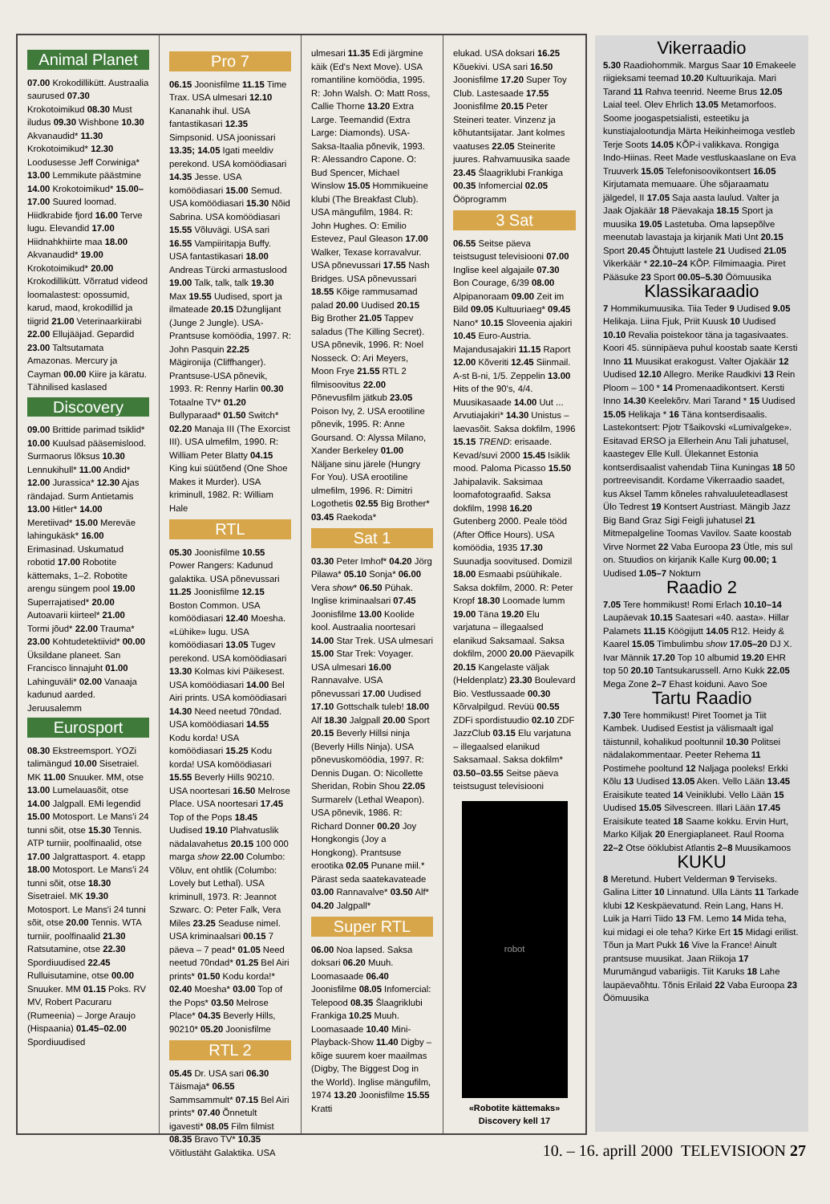Animal Planet
07.00 Krokodillikütt. Austraalia saurused 07.30 Krokotoimikud 08.30 Must iludus 09.30 Wishbone 10.30 Akvanaudid* 11.30 Krokotoimikud* 12.30 Loodusesse Jeff Corwiniga* 13.00 Lemmikute päästmine 14.00 Krokotoimikud* 15.00–17.00 Suured loomad. Hiidkrabide fjord 16.00 Terve lugu. Elevandid 17.00 Hiidnahkhiirte maa 18.00 Akvanaudid* 19.00 Krokotoimikud* 20.00 Krokodillikütt. Võrratud videod loomalastest: opossumid, karud, maod, krokodillid ja tiigrid 21.00 Veterinaarkiirabi 22.00 Ellujääjad. Gepardid 23.00 Taltsutamata Amazonas. Mercury ja Cayman 00.00 Kiire ja käratu. Tähnilised kaslased
Discovery
09.00 Brittide parimad tsiklid* 10.00 Kuulsad pääsemislood. Surmaorus lõksus 10.30 Lennukihull* 11.00 Andid* 12.00 Jurassica* 12.30 Ajas rändajad. Surm Antietamis 13.00 Hitler* 14.00 Meretiivad* 15.00 Mereväe lahingukäsk* 16.00 Erimasinad. Uskumatud robotid 17.00 Robotite kättemaks, 1–2. Robotite arengu süngem pool 19.00 Superrajatised* 20.00 Autoavarii kiirteel* 21.00 Tormi jõud* 22.00 Trauma* 23.00 Kohtudetektiivid* 00.00 Üksildane planeet. San Francisco linnajuht 01.00 Lahinguväli* 02.00 Vanaaja kadunud aarded. Jeruusalemm
Eurosport
08.30 Ekstreemsport. YOZi talimängud 10.00 Sisetraiel. MK 11.00 Snuuker. MM, otse 13.00 Lumelauasõit, otse 14.00 Jalgpall. EMi legendid 15.00 Motosport. Le Mans'i 24 tunni sõit, otse 15.30 Tennis. ATP turniir, poolfinaalid, otse 17.00 Jalgrattasport. 4. etapp 18.00 Motosport. Le Mans'i 24 tunni sõit, otse 18.30 Sisetraiel. MK 19.30 Motosport. Le Mans'i 24 tunni sõit, otse 20.00 Tennis. WTA turniir, poolfinaalid 21.30 Ratsutamine, otse 22.30 Spordiuudised 22.45 Rulluisutamine, otse 00.00 Snuuker. MM 01.15 Poks. RV MV, Robert Pacuraru (Rumeenia) – Jorge Araujo (Hispaania) 01.45–02.00 Spordiuudised
Pro 7
06.15 Joonisfilme 11.15 Time Trax. USA ulmesari 12.10 Kananahk ihul. USA fantastikasari 12.35 Simpsonid. USA joonissari 13.35; 14.05 Igati meeldiv perekond. USA komöödiasari 14.35 Jesse. USA komöödiasari 15.00 Semud. USA komöödiasari 15.30 Nõid Sabrina. USA komöödiasari 15.55 Võluvägi. USA sari 16.55 Vampiiritapja Buffy. USA fantastikasari 18.00 Andreas Türcki armastuslood 19.00 Talk, talk, talk 19.30 Max 19.55 Uudised, sport ja ilmateade 20.15 Džunglijant (Junge 2 Jungle). USA-Prantsuse komöödia, 1997. R: John Pasquin 22.25 Mägironija (Cliffhanger). Prantsuse-USA põnevik, 1993. R: Renny Harlin 00.30 Totaalne TV* 01.20 Bullyparaad* 01.50 Switch* 02.20 Manaja III (The Exorcist III). USA ulmefilm, 1990. R: William Peter Blatty 04.15 King kui süütõend (One Shoe Makes it Murder). USA kriminull, 1982. R: William Hale
RTL
05.30 Joonisfilme 10.55 Power Rangers: Kadunud galaktika. USA põnevussari 11.25 Joonisfilme 12.15 Boston Common. USA komöödiasari 12.40 Moesha. «Lühike» lugu. USA komöödiasari 13.05 Tugev perekond. USA komöödiasari 13.30 Kolmas kivi Päikesest. USA komöödiasari 14.00 Bel Airi prints. USA komöödiasari 14.30 Need neetud 70ndad. USA komöödiasari 14.55 Kodu korda! USA komöödiasari 15.25 Kodu korda! USA komöödiasari 15.55 Beverly Hills 90210. USA noortesari 16.50 Melrose Place. USA noortesari 17.45 Top of the Pops 18.45 Uudised 19.10 Plahvatuslik nädalavahetus 20.15 100 000 marga show 22.00 Columbo: Võluv, ent ohtlik (Columbo: Lovely but Lethal). USA kriminull, 1973. R: Jeannot Szwarc. O: Peter Falk, Vera Miles 23.25 Seaduse nimel. USA kriminaalsari 00.15 7 päeva – 7 pead* 01.05 Need neetud 70ndad* 01.25 Bel Airi prints* 01.50 Kodu korda!* 02.40 Moesha* 03.00 Top of the Pops* 03.50 Melrose Place* 04.35 Beverly Hills, 90210* 05.20 Joonisfilme
RTL 2
05.45 Dr. USA sari 06.30 Täismaja* 06.55 Sammsammult* 07.15 Bel Airi prints* 07.40 Õnnetult igavesti* 08.05 Film filmist 08.35 Bravo TV* 10.35 Võitlustäht Galaktika. USA
ulmesari 11.35 Edi järgmine käik (Ed's Next Move). USA romantiline komöödia, 1995. R: John Walsh. O: Matt Ross, Callie Thorne 13.20 Extra Large. Teemandid (Extra Large: Diamonds). USA-Saksa-Itaalia põnevik, 1993. R: Alessandro Capone. O: Bud Spencer, Michael Winslow 15.05 Hommikueine klubi (The Breakfast Club). USA mängufilm, 1984. R: John Hughes. O: Emilio Estevez, Paul Gleason 17.00 Walker, Texase korravalvur. USA põnevussari 17.55 Nash Bridges. USA põnevussari 18.55 Kõige rammusamad palad 20.00 Uudised 20.15 Big Brother 21.05 Tappev saladus (The Killing Secret). USA põnevik, 1996. R: Noel Nosseck. O: Ari Meyers, Moon Frye 21.55 RTL 2 filmisoovitus 22.00 Põnevusfilm jätkub 23.05 Poison Ivy, 2. USA erootiline põnevik, 1995. R: Anne Goursand. O: Alyssa Milano, Xander Berkeley 01.00 Näljane sinu järele (Hungry For You). USA erootiline ulmefilm, 1996. R: Dimitri Logothetis 02.55 Big Brother* 03.45 Raekoda*
Sat 1
03.30 Peter Imhof* 04.20 Jörg Pilawa* 05.10 Sonja* 06.00 Vera show* 06.50 Pühak. Inglise kriminaalsari 07.45 Joonisfilme 13.00 Koolide kool. Austraalia noortesari 14.00 Star Trek. USA ulmesari 15.00 Star Trek: Voyager. USA ulmesari 16.00 Rannavalve. USA põnevussari 17.00 Uudised 17.10 Gottschalk tuleb! 18.00 Alf 18.30 Jalgpall 20.00 Sport 20.15 Beverly Hillsi ninja (Beverly Hills Ninja). USA põnevuskomöödia, 1997. R: Dennis Dugan. O: Nicollette Sheridan, Robin Shou 22.05 Surmarelv (Lethal Weapon). USA põnevik, 1986. R: Richard Donner 00.20 Joy Hongkongis (Joy a Hongkong). Prantsuse erootika 02.05 Punane miil.* Pärast seda saatekavateade 03.00 Rannavalve* 03.50 Alf* 04.20 Jalgpall*
Super RTL
06.00 Noa lapsed. Saksa doksari 06.20 Muuh. Loomasaade 06.40 Joonisfilme 08.05 Infomercial: Telepood 08.35 Šlaagriklubi Frankiga 10.25 Muuh. Loomasaade 10.40 Mini-Playback-Show 11.40 Digby – kõige suurem koer maailmas (Digby, The Biggest Dog in the World). Inglise mängufilm, 1974 13.20 Joonisfilme 15.55 Kratti
elukad. USA doksari 16.25 Kõuekivi. USA sari 16.50 Joonisfilme 17.20 Super Toy Club. Lastesaade 17.55 Joonisfilme 20.15 Peter Steineri teater. Vinzenz ja kõhutantsijatar. Jant kolmes vaatuses 22.05 Steinerite juures. Rahvamuusika saade 23.45 Šlaagriklubi Frankiga 00.35 Infomercial 02.05 Ööprogramm
3 Sat
06.55 Seitse päeva teistsugust televisiooni 07.00 Inglise keel algajaile 07.30 Bon Courage, 6/39 08.00 Alpipanoraam 09.00 Zeit im Bild 09.05 Kultuuriaeg* 09.45 Nano* 10.15 Sloveenia ajakiri 10.45 Euro-Austria. Majandusajakiri 11.15 Raport 12.00 Kõveriti 12.45 Siinmail. A-st B-ni, 1/5. Zeppelin 13.00 Hits of the 90's, 4/4. Muusikasaade 14.00 Uut ... Arvutiajakiri* 14.30 Unistus – laevasõit. Saksa dokfilm, 1996 15.15 TREND: erisaade. Kevad/suvi 2000 15.45 Isiklik mood. Paloma Picasso 15.50 Jahipalavik. Saksimaa loomafotograafid. Saksa dokfilm, 1998 16.20 Gutenberg 2000. Peale tööd (After Office Hours). USA komöödia, 1935 17.30 Suunadja soovitused. Domizil 18.00 Esmaabi psüühikale. Saksa dokfilm, 2000. R: Peter Kropf 18.30 Loomade lumm 19.00 Täna 19.20 Elu varjatuna – illegaalsed elanikud Saksamaal. Saksa dokfilm, 2000 20.00 Päevapilk 20.15 Kangelaste väljak (Heldenplatz) 23.30 Boulevard Bio. Vestlussaade 00.30 Kõrvalpilgud. Revüü 00.55 ZDFi spordistuudio 02.10 ZDF JazzClub 03.15 Elu varjatuna – illegaalsed elanikud Saksamaal. Saksa dokfilm* 03.50–03.55 Seitse päeva teistsugust televisiooni
robot
«Robotite kättemaks»
Discovery kell 17
Vikerraadio
5.30 Raadiohommik. Margus Saar 10 Emakeele riigieksami teemad 10.20 Kultuurikaja. Mari Tarand 11 Rahva teenrid. Neeme Brus 12.05 Laial teel. Olev Ehrlich 13.05 Metamorfoos. Soome joogaspetsialisti, esteetiku ja kunstiajalootundja Märta Heikinheimoga vestleb Terje Soots 14.05 KÕP-i valikkava. Rongiga Indo-Hiinas. Reet Made vestluskaaslane on Eva Truuverk 15.05 Telefonisoovikontsert 16.05 Kirjutamata memuaare. Ühe sõjaraamatu jälgedel, II 17.05 Saja aasta laulud. Valter ja Jaak Ojakäär 18 Päevakaja 18.15 Sport ja muusika 19.05 Lastetuba. Oma lapsepõlve meenutab lavastaja ja kirjanik Mati Unt 20.15 Sport 20.45 Õhtujutt lastele 21 Uudised 21.05 Vikerkäär * 22.10–24 KÕP. Filmimaagia. Piret Pääsuke 23 Sport 00.05–5.30 Öömuusika
Klassikaraadio
7 Hommikumuusika. Tiia Teder 9 Uudised 9.05 Helikaja. Liina Fjuk, Priit Kuusk 10 Uudised 10.10 Revalia poistekoor täna ja tagasivaates. Koori 45. sünnipäeva puhul koostab saate Kersti Inno 11 Muusikat erakogust. Valter Ojakäär 12 Uudised 12.10 Allegro. Merike Raudkivi 13 Rein Ploom – 100 * 14 Promenaadikontsert. Kersti Inno 14.30 Keelekõrv. Mari Tarand * 15 Uudised 15.05 Helikaja * 16 Täna kontserdisaalis. Lastekontsert: Pjotr Tšaikovski «Lumivalgeke». Esitavad ERSO ja Ellerhein Anu Tali juhatusel, kaastegev Elle Kull. Ülekannet Estonia kontserdisaalist vahendab Tiina Kuningas 18 50 portreevisandit. Kordame Vikerraadio saadet, kus Aksel Tamm kõneles rahvaluuleteadlasest Ülo Tedrest 19 Kontsert Austriast. Mängib Jazz Big Band Graz Sigi Feigli juhatusel 21 Mitmepalgeline Toomas Vavilov. Saate koostab Virve Normet 22 Vaba Euroopa 23 Ütle, mis sul on. Stuudios on kirjanik Kalle Kurg 00.00; 1 Uudised 1.05–7 Nokturn
Raadio 2
7.05 Tere hommikust! Romi Erlach 10.10–14 Laupäevak 10.15 Saatesari «40. aasta». Hillar Palamets 11.15 Köögijutt 14.05 R12. Heidy & Kaarel 15.05 Timbulimbu show 17.05–20 DJ X. Ivar Männik 17.20 Top 10 albumid 19.20 EHR top 50 20.10 Tantsukarussell. Arno Kukk 22.05 Mega Zone 2–7 Ehast koiduni. Aavo Soe
Tartu Raadio
7.30 Tere hommikust! Piret Toomet ja Tiit Kambek. Uudised Eestist ja välismaalt igal täistunnil, kohalikud pooltunnil 10.30 Politsei nädalakommentaar. Peeter Rehema 11 Postimehe pooltund 12 Naljaga pooleks! Erkki Kõlu 13 Uudised 13.05 Aken. Vello Lään 13.45 Eraisikute teated 14 Veiniklubi. Vello Lään 15 Uudised 15.05 Silvescreen. Illari Lään 17.45 Eraisikute teated 18 Saame kokku. Ervin Hurt, Marko Kiljak 20 Energiaplaneet. Raul Rooma 22–2 Otse ööklubist Atlantis 2–8 Muusikamoos
KUKU
8 Meretund. Hubert Velderman 9 Terviseks. Galina Litter 10 Linnatund. Ulla Länts 11 Tarkade klubi 12 Keskpäevatund. Rein Lang, Hans H. Luik ja Harri Tiido 13 FM. Lemo 14 Mida teha, kui midagi ei ole teha? Kirke Ert 15 Midagi erilist. Tõun ja Mart Pukk 16 Vive la France! Ainult prantsuse muusikat. Jaan Riikoja 17 Murumängud vabariigis. Tiit Karuks 18 Lahe laupäevaõhtu. Tõnis Erilaid 22 Vaba Euroopa 23 Öömuusika
10. – 16. aprill 2000 TELEVISIOON 27